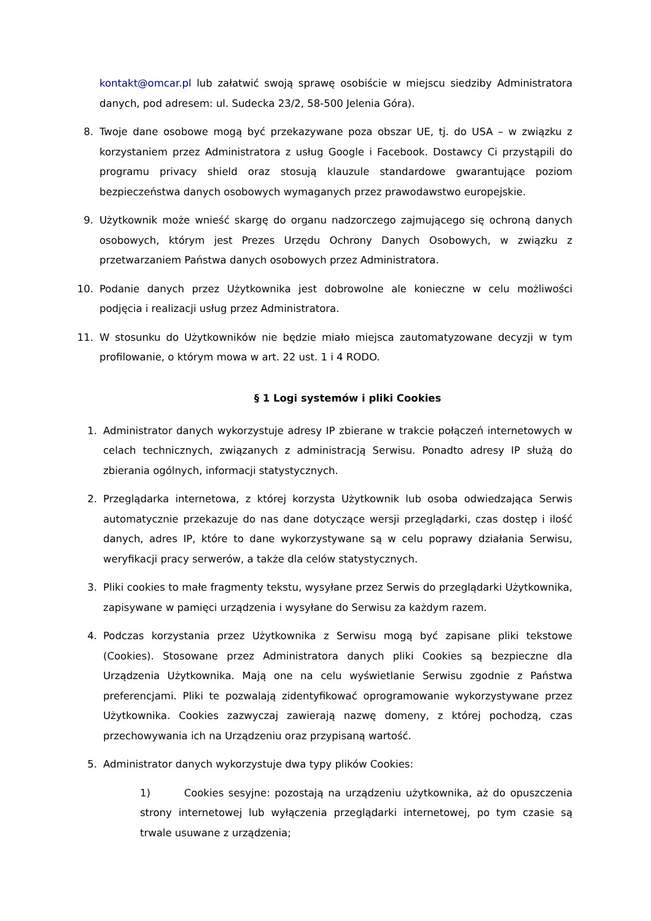kontakt@omcar.pl lub załatwić swoją sprawę osobiście w miejscu siedziby Administratora danych, pod adresem: ul. Sudecka 23/2, 58-500 Jelenia Góra).
8. Twoje dane osobowe mogą być przekazywane poza obszar UE, tj. do USA – w związku z korzystaniem przez Administratora z usług Google i Facebook. Dostawcy Ci przystąpili do programu privacy shield oraz stosują klauzule standardowe gwarantujące poziom bezpieczeństwa danych osobowych wymaganych przez prawodawstwo europejskie.
9. Użytkownik może wnieść skargę do organu nadzorczego zajmującego się ochroną danych osobowych, którym jest Prezes Urzędu Ochrony Danych Osobowych, w związku z przetwarzaniem Państwa danych osobowych przez Administratora.
10. Podanie danych przez Użytkownika jest dobrowolne ale konieczne w celu możliwości podjęcia i realizacji usług przez Administratora.
11. W stosunku do Użytkowników nie będzie miało miejsca zautomatyzowane decyzji w tym profilowanie, o którym mowa w art. 22 ust. 1 i 4 RODO.
§ 1 Logi systemów i pliki Cookies
1. Administrator danych wykorzystuje adresy IP zbierane w trakcie połączeń internetowych w celach technicznych, związanych z administracją Serwisu. Ponadto adresy IP służą do zbierania ogólnych, informacji statystycznych.
2. Przeglądarka internetowa, z której korzysta Użytkownik lub osoba odwiedzająca Serwis automatycznie przekazuje do nas dane dotyczące wersji przeglądarki, czas dostęp i ilość danych, adres IP, które to dane wykorzystywane są w celu poprawy działania Serwisu, weryfikacji pracy serwerów, a także dla celów statystycznych.
3. Pliki cookies to małe fragmenty tekstu, wysyłane przez Serwis do przeglądarki Użytkownika, zapisywane w pamięci urządzenia i wysyłane do Serwisu za każdym razem.
4. Podczas korzystania przez Użytkownika z Serwisu mogą być zapisane pliki tekstowe (Cookies). Stosowane przez Administratora danych pliki Cookies są bezpieczne dla Urządzenia Użytkownika. Mają one na celu wyświetlanie Serwisu zgodnie z Państwa preferencjami. Pliki te pozwalają zidentyfikować oprogramowanie wykorzystywane przez Użytkownika. Cookies zazwyczaj zawierają nazwę domeny, z której pochodzą, czas przechowywania ich na Urządzeniu oraz przypisaną wartość.
5. Administrator danych wykorzystuje dwa typy plików Cookies:
1) Cookies sesyjne: pozostają na urządzeniu użytkownika, aż do opuszczenia strony internetowej lub wyłączenia przeglądarki internetowej, po tym czasie są trwale usuwane z urządzenia;